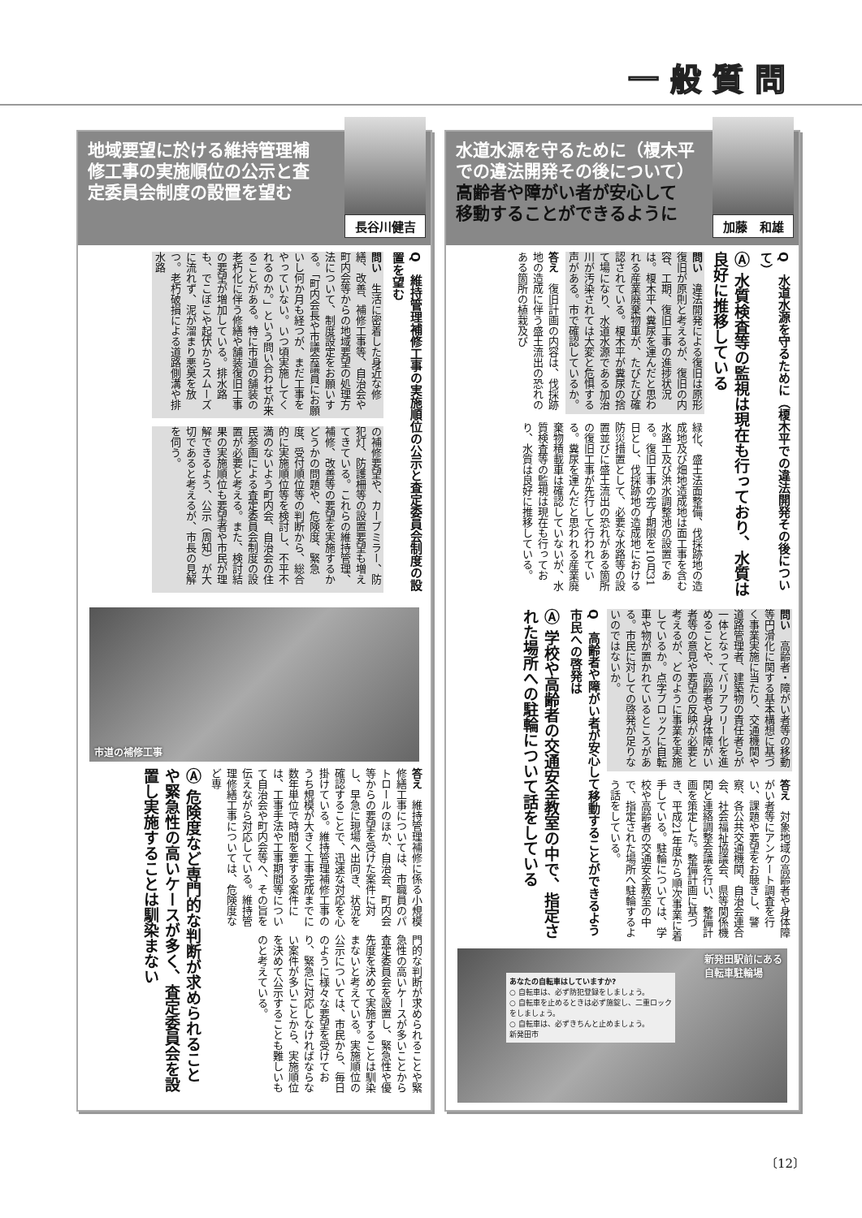一般質問
地域要望に於ける維持管理補
修工事の実施順位の公示と査
定委員会制度の設置を望む
長谷川健吉
Q　維持管理補修工事の実施順位の公示と査定委員会制度の設置を望む
問い　生活に密着した身近な修繕、改善、補修工事等、自治会や町内会等からの地域要望の処理方法について、制度設定をお願いする。「町内会長や市議会議員にお願いし何か月も経つが、まだ工事をやっていない。いつ頃実施してくれるのか。」という問い合わせが来ることがある。特に市道の舗装の老朽化に伴う修繕や舗装復旧工事の要望が増加している。排水路も、でこぼこや起伏からスムーズに流れず、泥が溜まり悪臭を放つ。老朽破損による道路側溝や排水路
の補修要望や、カーブミラー、防犯灯、防護柵等の設置要望も増えてきている。これらの維持管理、補修、改善等の要望を実施するかどうかの問題や、危険度、緊急度、受付順位等の判断から、総合的に実施順位等を検討し、不平不満のないよう町内会、自治会の住民参画による査定委員会制度の設置が必要と考える。また、検討結果の実施順位も要望者や市民が理解できるよう、公示（周知）が大切であると考えるが、市長の見解を伺う。
市道の補修工事
答え　維持管理補修に係る小規模修繕工事については、市職員のパトロールのほか、自治会、町内会等からの要望を受けた案件に対し、早急に現場へ出向き、状況を確認することで、迅速な対応を心掛けている。維持管理補修工事のうち規模が大きく工事完成までに数年単位で時間を要する案件には、工事手法や工事期間等について自治会や町内会等へ、その旨を伝えながら対応している。維持管理修繕工事については、危険度など専
門的な判断が求められることや緊急性の高いケースが多いことから査定委員会を設置し、緊急性や優先度を決めて実施することは馴染まないと考えている。実施順位の公示については、市民から、毎日のように様々な要望を受けており、緊急に対応しなければならない案件が多いことから、実施順位を決めて公示することも難しいものと考えている。
Ⓐ 危険度など専門的な判断が求められることや緊急性の高いケースが多く、査定委員会を設置し実施することは馴染まない
水道水源を守るために（榎木平
での違法開発その後について）
高齢者や障がい者が安心して
移動することができるように
加藤　和雄
Q　水道水源を守るために（榎木平での違法開発その後について）
Ⓐ 水質検査等の監視は現在も行っており、水質は良好に推移している
問い　違法開発による復旧は原形復旧が原則と考えるが、復旧の内容、工期、復旧工事の進捗状況は。榎木平へ糞尿を運んだと思われる産業廃棄物車が、たびたび確認されている。榎木平が糞尿の捨て場になり、水道水源である加治川が汚染されては大変と危惧する声がある。市で確認しているか。
答え　復旧計画の内容は、伐採跡地の造成に伴う盛土流出の恐れのある箇所の植栽及び
緑化、盛土法面整備、伐採跡地の造成地及び畑地造成地は面工事を含む水路工及び洪水調整池の設置である。復旧工事の完了期限を10月31日とし、伐採跡地の造成地における防災措置として、必要な水路等の設置並びに盛土流出の恐れがある箇所の復旧工事が先行して行われている。糞尿を運んだと思われる産業廃棄物積載車は確認していないが、水質検査等の監視は現在も行っており、水質は良好に推移している。
問い　高齢者・障がい者等の移動等円滑化に関する基本構想に基づく事業実施に当たり、交通機関や道路管理者、建築物の責任者らが一体となってバリアフリー化を進めることや、高齢者や身体障がい者等の意見や要望の反映が必要と考えるが、どのように事業を実施しているか。点字ブロックに自転車や物が置かれているところがある。市民に対しての啓発が足りないのではないか。
答え　対象地域の高齢者や身体障がい者等にアンケート調査を行い、課題や要望をお聴きし、警察、各公共交通機関、自治会連合会、社会福祉協議会、県等関係機関と連絡調整会議を行い、整備計画を策定した。整備計画に基づき、平成21年度から順次事業に着手している。駐輪については、学校や高齢者の交通安全教室の中で、指定された場所へ駐輪するよう話をしている。
Q　高齢者や障がい者が安心して移動することができるよう市民への啓発は
Ⓐ 学校や高齢者の交通安全教室の中で、指定された場所への駐輪について話をしている
あなたの自転車はしていますか?
○ 自転車は、必ず防犯登録をしましょう。
○ 自転車を止めるときは必ず施錠し、二重ロックをしましょう。
○ 自転車は、必ずきちんと止めましょう。
新発田市
新発田駅前にある
自転車駐輪場
〔12〕